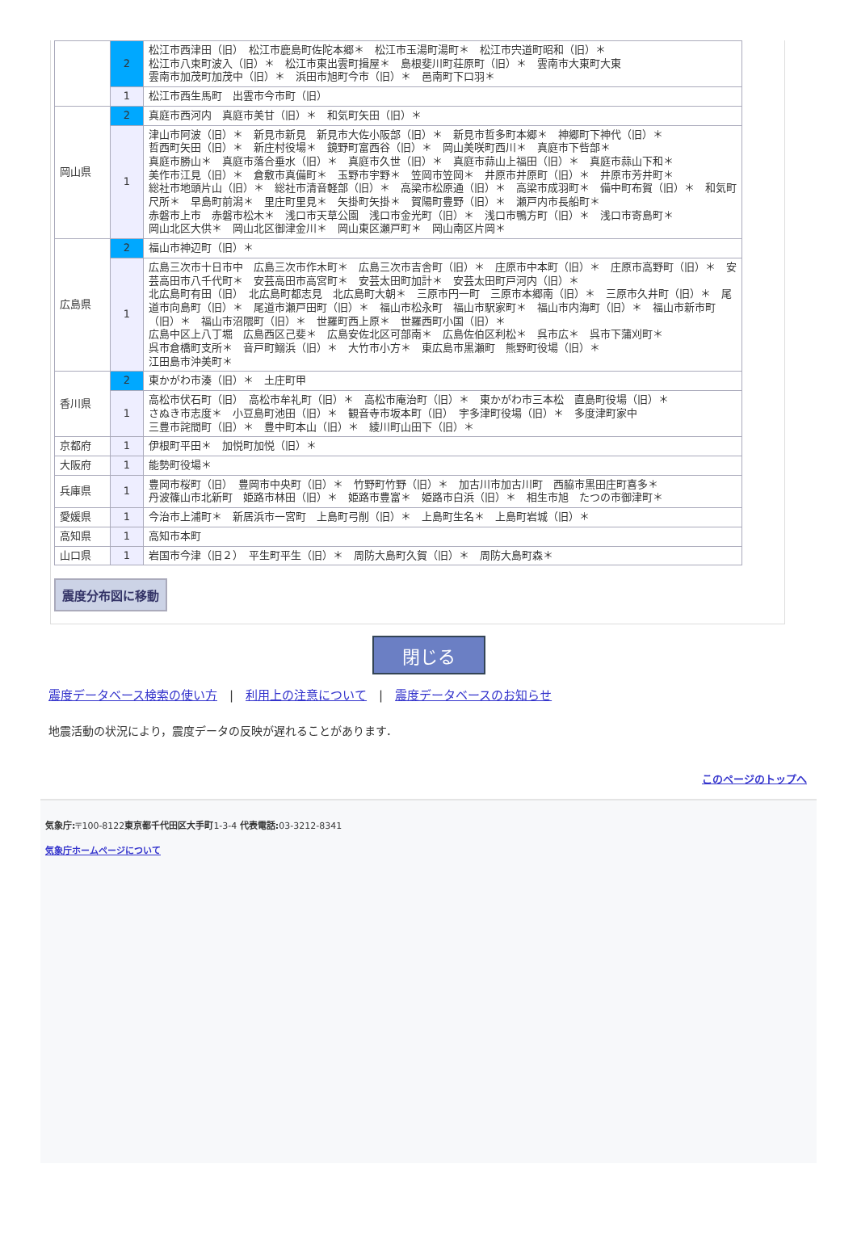| | 2 | 松江市西津田（旧） 松江市鹿島町佐陀本郷＊ 松江市玉湯町湯町＊ 松江市宍道町昭和（旧）＊ 松江市八束町波入（旧）＊ 松江市東出雲町揖屋＊ 島根斐川町荘原町（旧）＊ 雲南市大東町大東 雲南市加茂町加茂中（旧）＊ 浜田市旭町今市（旧）＊ 邑南町下口羽＊ |
| | 1 | 松江市西生馬町 出雲市今市町（旧） |
| 岡山県 | 2 | 真庭市西河内 真庭市美甘（旧）＊ 和気町矢田（旧）＊ |
| | 1 | 津山市阿波（旧）＊ 新見市新見 新見市大佐小阪部（旧）＊ 新見市哲多町本郷＊ 神郷町下神代（旧）＊ 哲西町矢田（旧）＊ 新庄村役場＊ 鏡野町富西谷（旧）＊ 岡山美咲町西川＊ 真庭市下呰部＊ 真庭市勝山＊ 真庭市落合垂水（旧）＊ 真庭市久世（旧）＊ 真庭市蒜山上福田（旧）＊ 真庭市蒜山下和＊ 美作市江見（旧）＊ 倉敷市真備町＊ 玉野市宇野＊ 笠岡市笠岡＊ 井原市井原町（旧）＊ 井原市芳井町＊ 総社市地頭片山（旧）＊ 総社市清音軽部（旧）＊ 高梁市松原通（旧）＊ 高梁市成羽町＊ 備中町布賀（旧）＊ 和気町尺所＊ 早島町前潟＊ 里庄町里見＊ 矢掛町矢掛＊ 賀陽町豊野（旧）＊ 瀬戸内市長船町＊ 赤磐市上市 赤磐市松木＊ 浅口市天草公園 浅口市金光町（旧）＊ 浅口市鴨方町（旧）＊ 浅口市寄島町＊ 岡山北区大供＊ 岡山北区御津金川＊ 岡山東区瀬戸町＊ 岡山南区片岡＊ |
| 広島県 | 2 | 福山市神辺町（旧）＊ |
| | 1 | 広島三次市十日市中 広島三次市作木町＊ 広島三次市吉舎町（旧）＊ 庄原市中本町（旧）＊ 庄原市高野町（旧）＊ 安芸高田市八千代町＊ 安芸高田市高宮町＊ 安芸太田町加計＊ 安芸太田町戸河内（旧）＊ 北広島町有田（旧） 北広島町都志見 北広島町大朝＊ 三原市円一町 三原市本郷南（旧）＊ 三原市久井町（旧）＊ 尾道市向島町（旧）＊ 尾道市瀬戸田町（旧）＊ 福山市松永町 福山市駅家町＊ 福山市内海町（旧）＊ 福山市新市町（旧）＊ 福山市沼隈町（旧）＊ 世羅町西上原＊ 世羅西町小国（旧）＊ 広島中区上八丁堀 広島西区己斐＊ 広島安佐北区可部南＊ 広島佐伯区利松＊ 呉市広＊ 呉市下蒲刈町＊ 呉市倉橋町支所＊ 音戸町鰯浜（旧）＊ 大竹市小方＊ 東広島市黒瀬町 熊野町役場（旧）＊ 江田島市沖美町＊ |
| 香川県 | 2 | 東かがわ市湊（旧）＊ 土庄町甲 |
| | 1 | 高松市伏石町（旧） 高松市牟礼町（旧）＊ 高松市庵治町（旧）＊ 東かがわ市三本松 直島町役場（旧）＊ さぬき市志度＊ 小豆島町池田（旧）＊ 観音寺市坂本町（旧） 宇多津町役場（旧）＊ 多度津町家中 三豊市詫間町（旧）＊ 豊中町本山（旧）＊ 綾川町山田下（旧）＊ |
| 京都府 | 1 | 伊根町平田＊ 加悦町加悦（旧）＊ |
| 大阪府 | 1 | 能勢町役場＊ |
| 兵庫県 | 1 | 豊岡市桜町（旧） 豊岡市中央町（旧）＊ 竹野町竹野（旧）＊ 加古川市加古川町 西脇市黒田庄町喜多＊ 丹波篠山市北新町 姫路市林田（旧）＊ 姫路市豊富＊ 姫路市白浜（旧）＊ 相生市旭 たつの市御津町＊ |
| 愛媛県 | 1 | 今治市上浦町＊ 新居浜市一宮町 上島町弓削（旧）＊ 上島町生名＊ 上島町岩城（旧）＊ |
| 高知県 | 1 | 高知市本町 |
| 山口県 | 1 | 岩国市今津（旧２） 平生町平生（旧）＊ 周防大島町久賀（旧）＊ 周防大島町森＊ |
震度分布図に移動
閉じる
震度データベース検索の使い方　|　利用上の注意について　|　震度データベースのお知らせ
地震活動の状況により，震度データの反映が遅れることがあります．
このページのトップへ
気象庁:〒100-8122東京都千代田区大手町1-3-4 代表電話: 03-3212-8341
気象庁ホームページについて